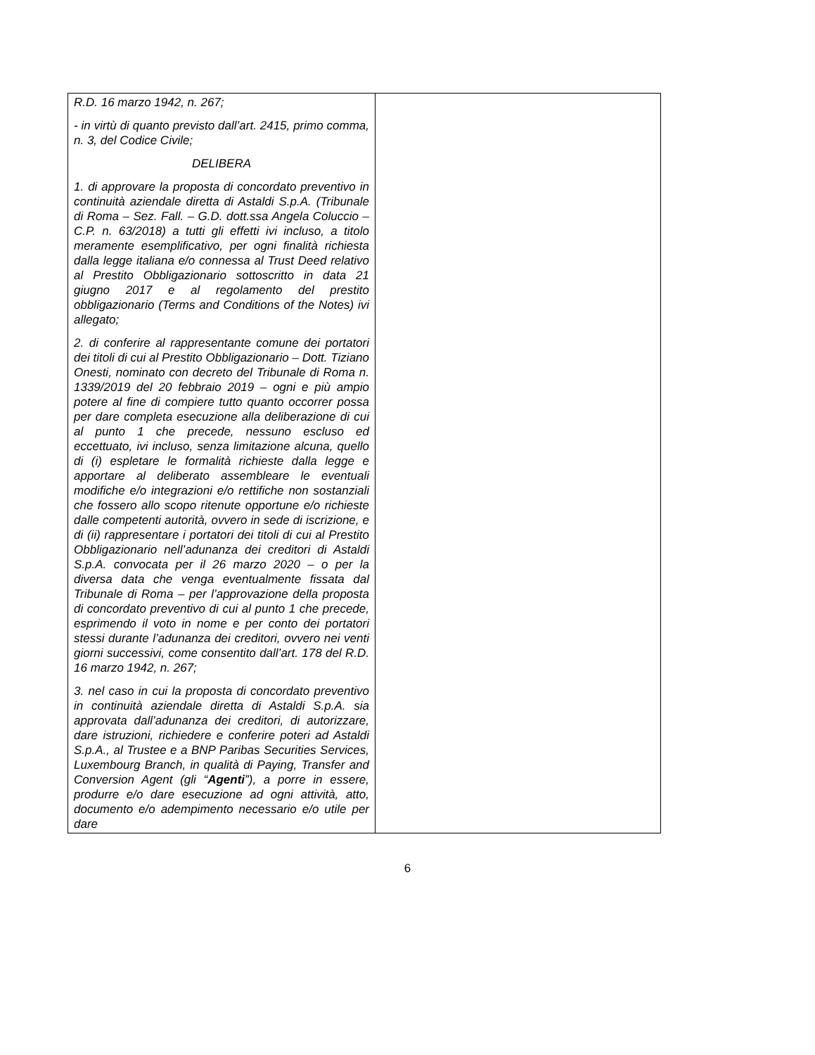| R.D. 16 marzo 1942, n. 267; - in virtù di quanto previsto dall’art. 2415, primo comma, n. 3, del Codice Civile; DELIBERA 1. di approvare la proposta di concordato preventivo in continuità aziendale diretta di Astaldi S.p.A. (Tribunale di Roma – Sez. Fall. – G.D. dott.ssa Angela Coluccio – C.P. n. 63/2018) a tutti gli effetti ivi incluso, a titolo meramente esemplificativo, per ogni finalità richiesta dalla legge italiana e/o connessa al Trust Deed relativo al Prestito Obbligazionario sottoscritto in data 21 giugno 2017 e al regolamento del prestito obbligazionario (Terms and Conditions of the Notes) ivi allegato; 2. di conferire al rappresentante comune dei portatori dei titoli di cui al Prestito Obbligazionario – Dott. Tiziano Onesti, nominato con decreto del Tribunale di Roma n. 1339/2019 del 20 febbraio 2019 – ogni e più ampio potere al fine di compiere tutto quanto occorrer possa per dare completa esecuzione alla deliberazione di cui al punto 1 che precede, nessuno escluso ed eccettuato, ivi incluso, senza limitazione alcuna, quello di (i) espletare le formalità richieste dalla legge e apportare al deliberato assembleare le eventuali modifiche e/o integrazioni e/o rettifiche non sostanziali che fossero allo scopo ritenute opportune e/o richieste dalle competenti autorità, ovvero in sede di iscrizione, e di (ii) rappresentare i portatori dei titoli di cui al Prestito Obbligazionario nell’adunanza dei creditori di Astaldi S.p.A. convocata per il 26 marzo 2020 – o per la diversa data che venga eventualmente fissata dal Tribunale di Roma – per l’approvazione della proposta di concordato preventivo di cui al punto 1 che precede, esprimendo il voto in nome e per conto dei portatori stessi durante l’adunanza dei creditori, ovvero nei venti giorni successivi, come consentito dall’art. 178 del R.D. 16 marzo 1942, n. 267; 3. nel caso in cui la proposta di concordato preventivo in continuità aziendale diretta di Astaldi S.p.A. sia approvata dall’adunanza dei creditori, di autorizzare, dare istruzioni, richiedere e conferire poteri ad Astaldi S.p.A., al Trustee e a BNP Paribas Securities Services, Luxembourg Branch, in qualità di Paying, Transfer and Conversion Agent (gli “ Agenti ”), a porre in essere, produrre e/o dare esecuzione ad ogni attività, atto, documento e/o adempimento necessario e/o utile per dare | |
6